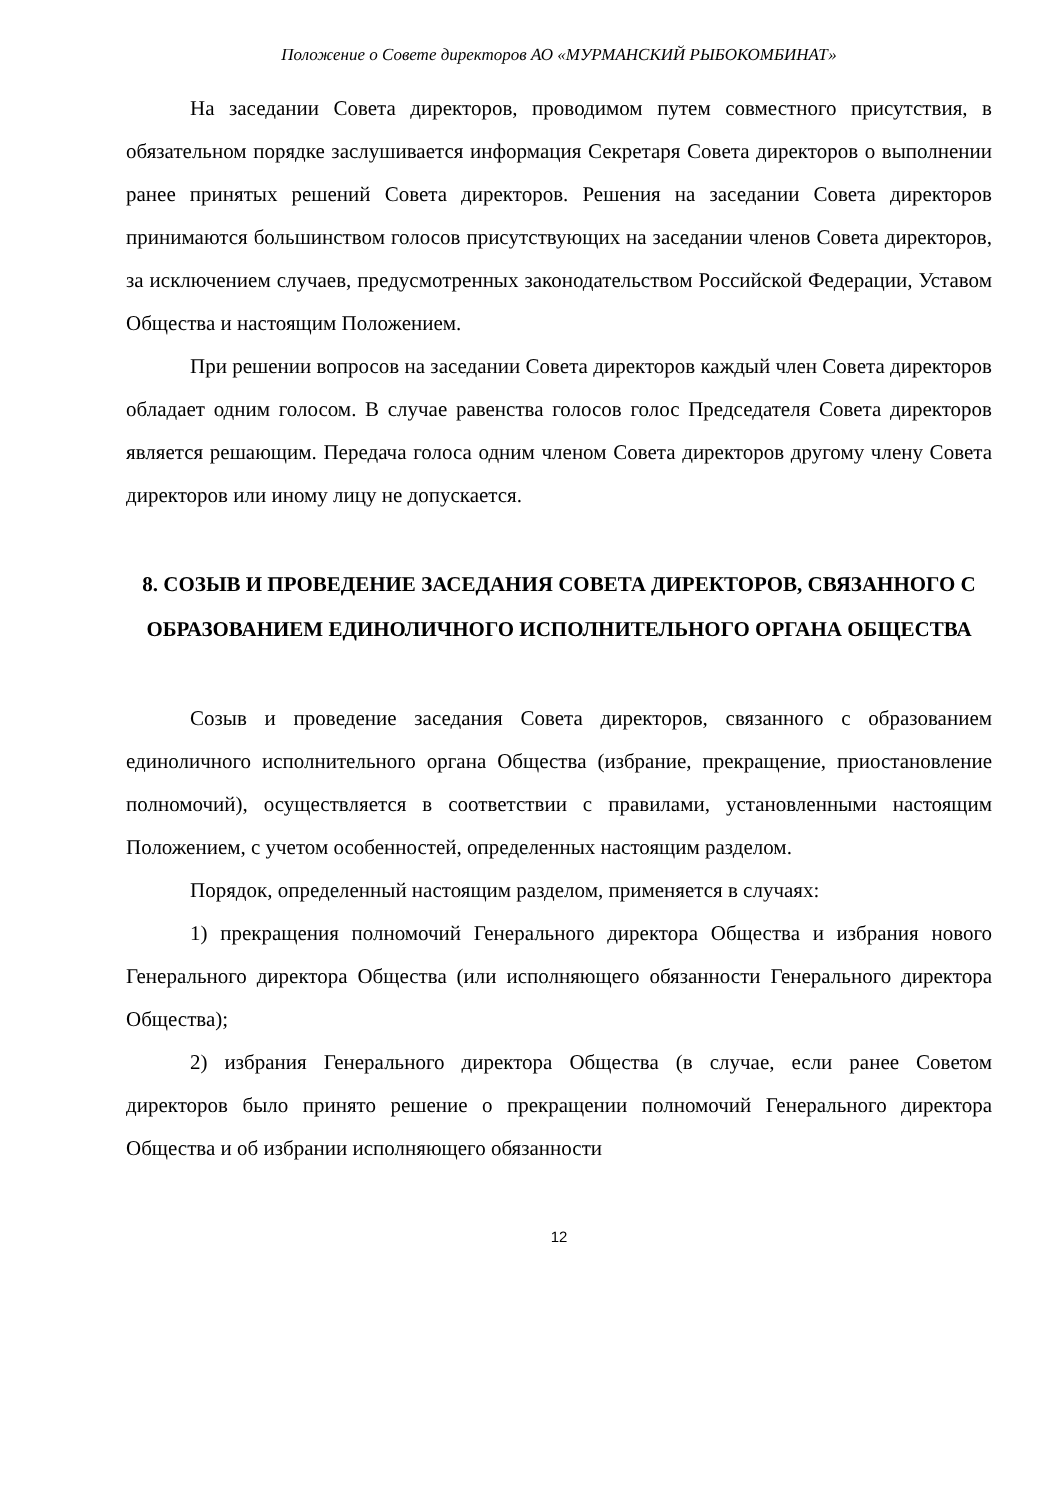Положение о Совете директоров АО «МУРМАНСКИЙ РЫБОКОМБИНАТ»
На заседании Совета директоров, проводимом путем совместного присутствия, в обязательном порядке заслушивается информация Секретаря Совета директоров о выполнении ранее принятых решений Совета директоров. Решения на заседании Совета директоров принимаются большинством голосов присутствующих на заседании членов Совета директоров, за исключением случаев, предусмотренных законодательством Российской Федерации, Уставом Общества и настоящим Положением.
При решении вопросов на заседании Совета директоров каждый член Совета директоров обладает одним голосом. В случае равенства голосов голос Председателя Совета директоров является решающим. Передача голоса одним членом Совета директоров другому члену Совета директоров или иному лицу не допускается.
8. СОЗЫВ И ПРОВЕДЕНИЕ ЗАСЕДАНИЯ СОВЕТА ДИРЕКТОРОВ, СВЯЗАННОГО С ОБРАЗОВАНИЕМ ЕДИНОЛИЧНОГО ИСПОЛНИТЕЛЬНОГО ОРГАНА ОБЩЕСТВА
Созыв и проведение заседания Совета директоров, связанного с образованием единоличного исполнительного органа Общества (избрание, прекращение, приостановление полномочий), осуществляется в соответствии с правилами, установленными настоящим Положением, с учетом особенностей, определенных настоящим разделом.
Порядок, определенный настоящим разделом, применяется в случаях:
1) прекращения полномочий Генерального директора Общества и избрания нового Генерального директора Общества (или исполняющего обязанности Генерального директора Общества);
2) избрания Генерального директора Общества (в случае, если ранее Советом директоров было принято решение о прекращении полномочий Генерального директора Общества и об избрании исполняющего обязанности
12